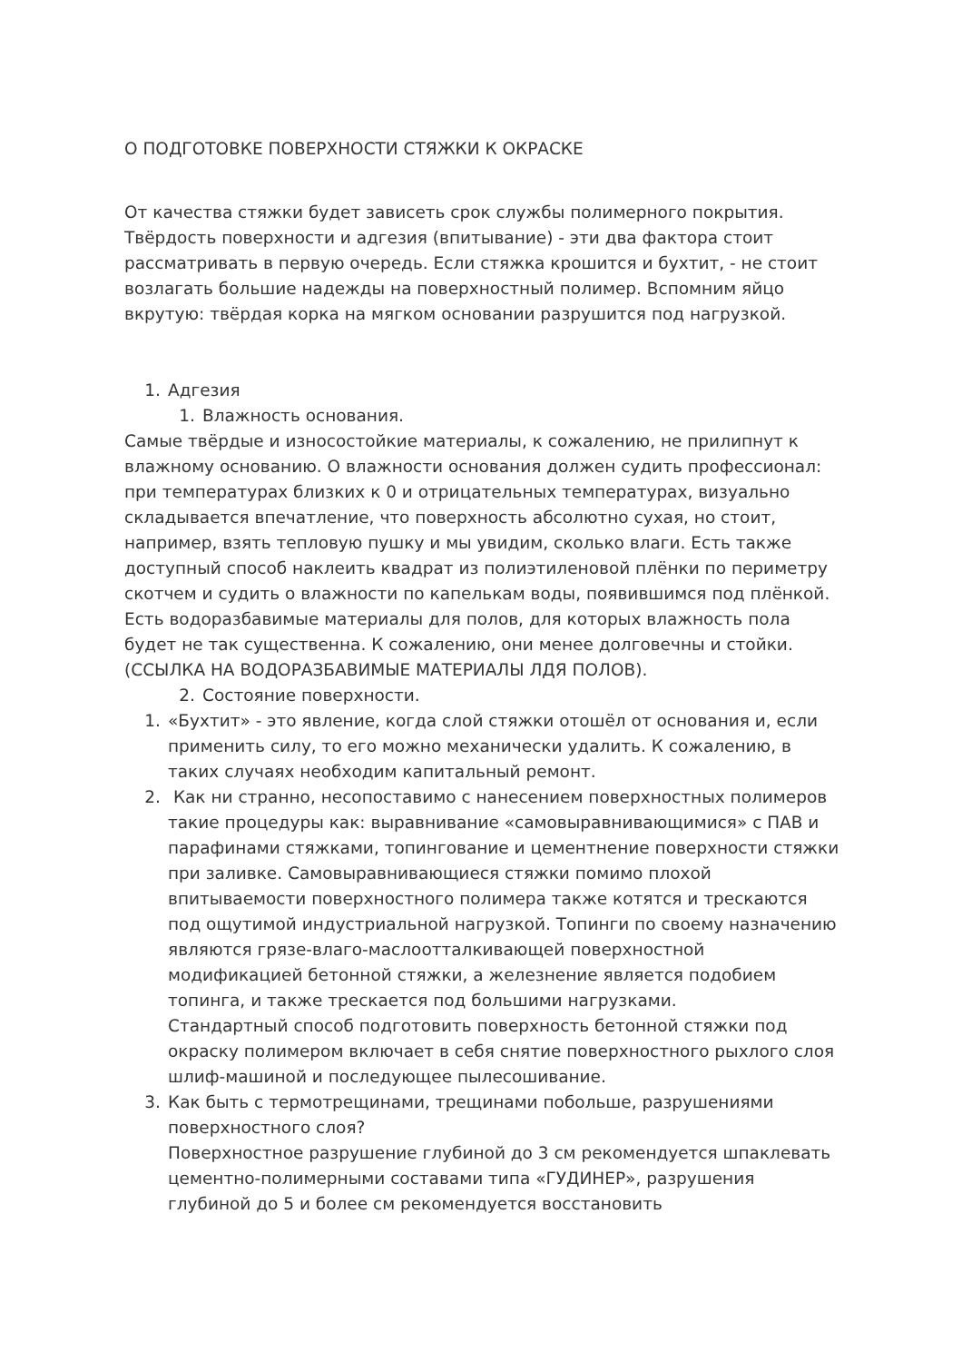О ПОДГОТОВКЕ ПОВЕРХНОСТИ СТЯЖКИ К ОКРАСКЕ
От качества стяжки будет зависеть срок службы полимерного покрытия. Твёрдость поверхности и адгезия (впитывание) - эти два фактора стоит рассматривать в первую очередь. Если стяжка крошится и бухтит, - не стоит возлагать большие надежды на поверхностный полимер. Вспомним яйцо вкрутую: твёрдая корка на мягком основании разрушится под нагрузкой.
1. Адгезия
1. Влажность основания.
Самые твёрдые и износостойкие материалы, к сожалению, не прилипнут к влажному основанию. О влажности основания должен судить профессионал: при температурах близких к 0 и отрицательных температурах, визуально складывается впечатление, что поверхность абсолютно сухая, но стоит, например, взять тепловую пушку и мы увидим, сколько влаги. Есть также доступный способ наклеить квадрат из полиэтиленовой плёнки по периметру скотчем и судить о влажности по капелькам воды, появившимся под плёнкой. Есть водоразбавимые материалы для полов, для которых влажность пола будет не так существенна. К сожалению, они менее долговечны и стойки. (ССЫЛКА НА ВОДОРАЗБАВИМЫЕ МАТЕРИАЛЫ ЛДЯ ПОЛОВ).
2. Состояние поверхности.
1. «Бухтит» - это явление, когда слой стяжки отошёл от основания и, если применить силу, то его можно механически удалить. К сожалению, в таких случаях необходим капитальный ремонт.
2. Как ни странно, несопоставимо с нанесением поверхностных полимеров такие процедуры как: выравнивание «самовыравнивающимися» с ПАВ и парафинами стяжками, топингование и цементнение поверхности стяжки при заливке. Самовыравнивающиеся стяжки помимо плохой впитываемости поверхностного полимера также котятся и трескаются под ощутимой индустриальной нагрузкой. Топинги по своему назначению являются грязе-влаго-маслоотталкивающей поверхностной модификацией бетонной стяжки, а железнение является подобием топинга, и также трескается под большими нагрузками.
Стандартный способ подготовить поверхность бетонной стяжки под окраску полимером включает в себя снятие поверхностного рыхлого слоя шлиф-машиной и последующее пылесошивание.
3. Как быть с термотрещинами, трещинами побольше, разрушениями поверхностного слоя?
Поверхностное разрушение глубиной до 3 см рекомендуется шпаклевать цементно-полимерными составами типа «ГУДИНЕР», разрушения глубиной до 5 и более см рекомендуется восстановить